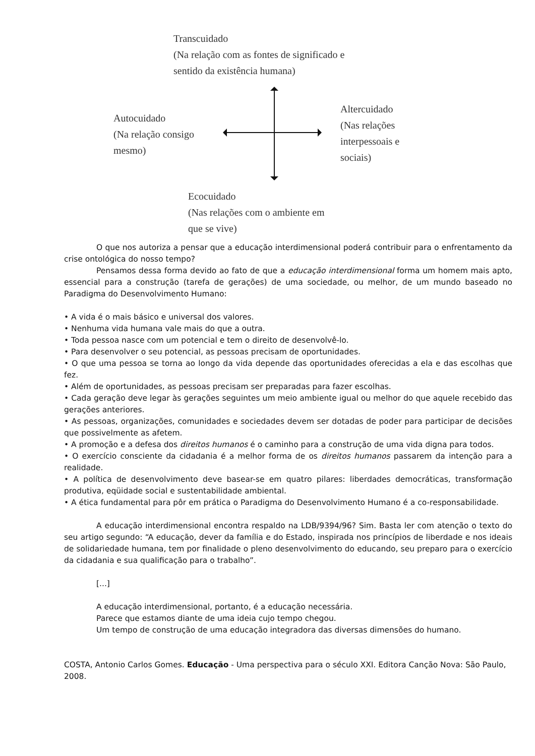Transcuidado
(Na relação com as fontes de significado e
sentido da existência humana)
Autocuidado
(Na relação consigo
mesmo)
Altercuidado
(Nas relações
interpessoais e
sociais)
Ecocuidado
(Nas relações com o ambiente em
que se vive)
O que nos autoriza a pensar que a educação interdimensional poderá contribuir para o enfrentamento da crise ontológica do nosso tempo?
Pensamos dessa forma devido ao fato de que a educação interdimensional forma um homem mais apto, essencial para a construção (tarefa de gerações) de uma sociedade, ou melhor, de um mundo baseado no Paradigma do Desenvolvimento Humano:
• A vida é o mais básico e universal dos valores.
• Nenhuma vida humana vale mais do que a outra.
• Toda pessoa nasce com um potencial e tem o direito de desenvolvê-lo.
• Para desenvolver o seu potencial, as pessoas precisam de oportunidades.
• O que uma pessoa se torna ao longo da vida depende das oportunidades oferecidas a ela e das escolhas que fez.
• Além de oportunidades, as pessoas precisam ser preparadas para fazer escolhas.
• Cada geração deve legar às gerações seguintes um meio ambiente igual ou melhor do que aquele recebido das gerações anteriores.
• As pessoas, organizações, comunidades e sociedades devem ser dotadas de poder para participar de decisões que possivelmente as afetem.
• A promoção e a defesa dos direitos humanos é o caminho para a construção de uma vida digna para todos.
• O exercício consciente da cidadania é a melhor forma de os direitos humanos passarem da intenção para a realidade.
• A política de desenvolvimento deve basear-se em quatro pilares: liberdades democráticas, transformação produtiva, eqüidade social e sustentabilidade ambiental.
• A ética fundamental para pôr em prática o Paradigma do Desenvolvimento Humano é a co-responsabilidade.
A educação interdimensional encontra respaldo na LDB/9394/96? Sim. Basta ler com atenção o texto do seu artigo segundo: “A educação, dever da família e do Estado, inspirada nos princípios de liberdade e nos ideais de solidariedade humana, tem por finalidade o pleno desenvolvimento do educando, seu preparo para o exercício da cidadania e sua qualificação para o trabalho”.
[...]
A educação interdimensional, portanto, é a educação necessária.
Parece que estamos diante de uma ideia cujo tempo chegou.
Um tempo de construção de uma educação integradora das diversas dimensões do humano.
COSTA, Antonio Carlos Gomes. Educação - Uma perspectiva para o século XXI. Editora Canção Nova: São Paulo, 2008.